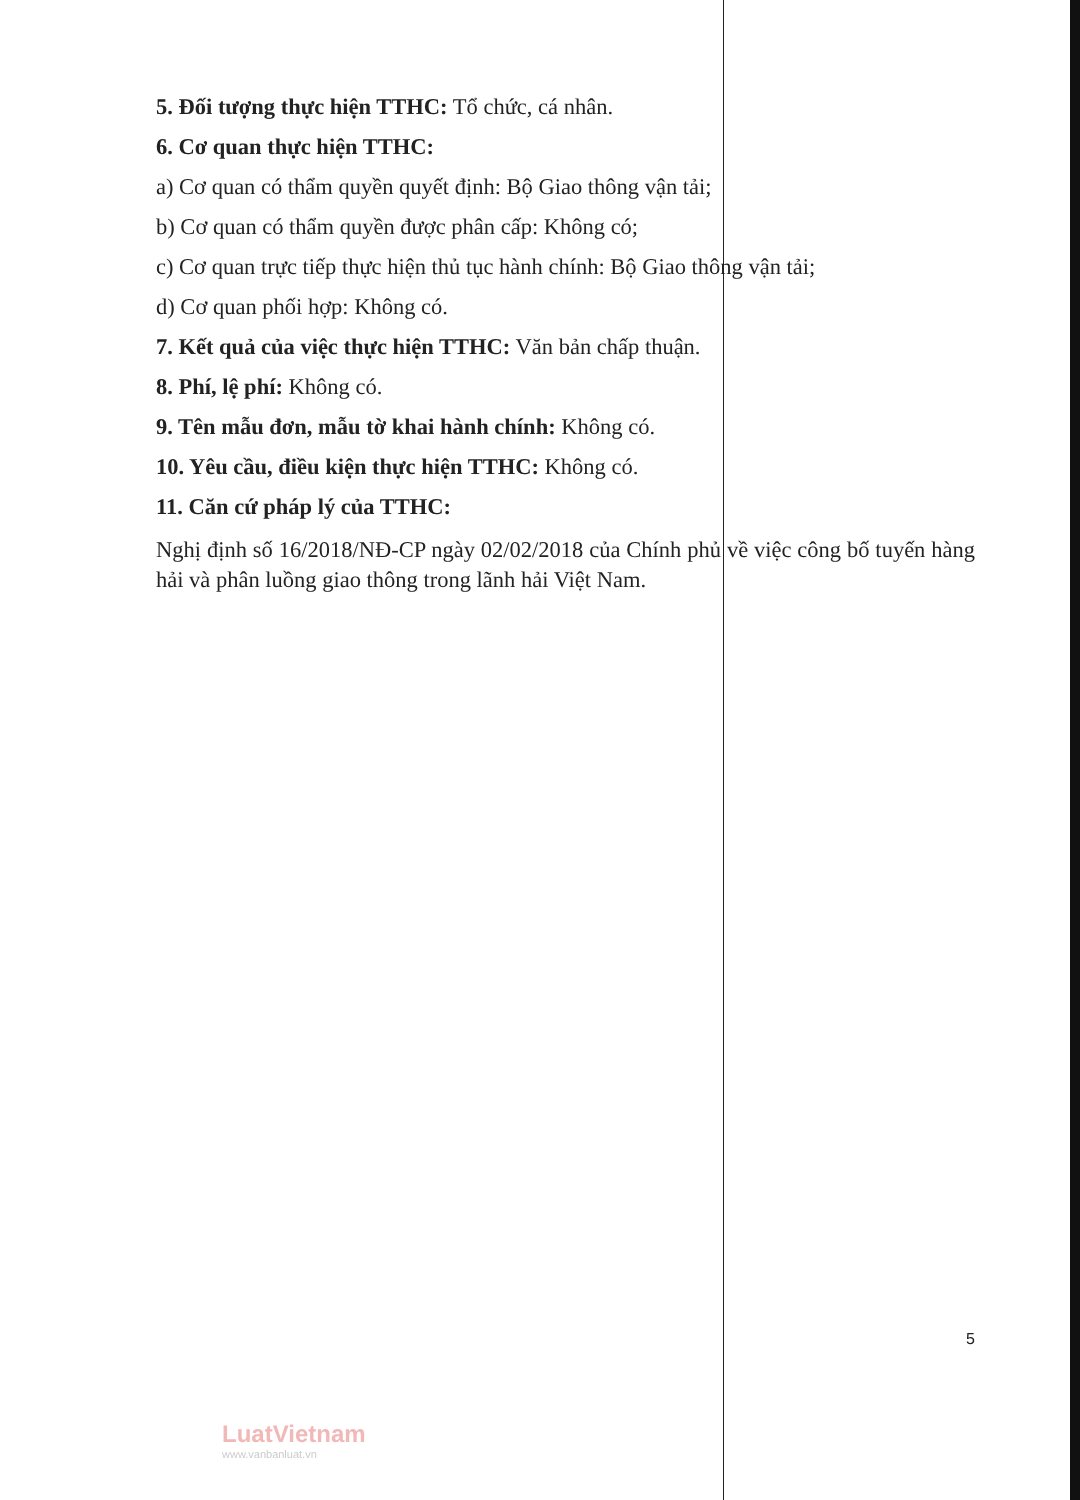5. Đối tượng thực hiện TTHC: Tổ chức, cá nhân.
6. Cơ quan thực hiện TTHC:
a) Cơ quan có thẩm quyền quyết định: Bộ Giao thông vận tải;
b) Cơ quan có thẩm quyền được phân cấp: Không có;
c) Cơ quan trực tiếp thực hiện thủ tục hành chính: Bộ Giao thông vận tải;
d) Cơ quan phối hợp: Không có.
7. Kết quả của việc thực hiện TTHC: Văn bản chấp thuận.
8. Phí, lệ phí: Không có.
9. Tên mẫu đơn, mẫu tờ khai hành chính: Không có.
10. Yêu cầu, điều kiện thực hiện TTHC: Không có.
11. Căn cứ pháp lý của TTHC:
Nghị định số 16/2018/NĐ-CP ngày 02/02/2018 của Chính phủ về việc công bố tuyến hàng hải và phân luồng giao thông trong lãnh hải Việt Nam.
5
LuatVietnam
www.vanbanluat.vn